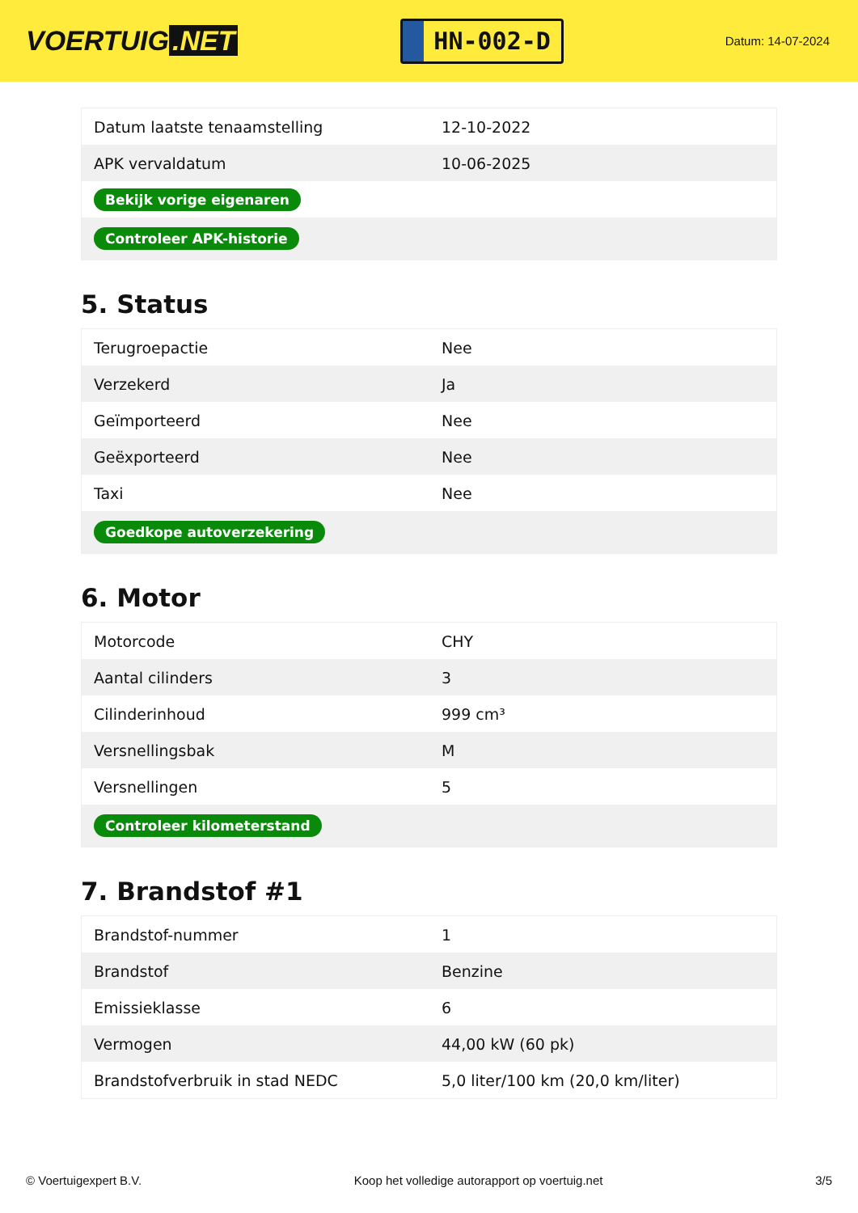VOERTUIG.NET
HN-002-D
Datum: 14-07-2024
| Datum laatste tenaamstelling | 12-10-2022 |
| APK vervaldatum | 10-06-2025 |
| Bekijk vorige eigenaren | |
| Controleer APK-historie | |
5. Status
| Terugroepactie | Nee |
| Verzekerd | Ja |
| Geïmporteerd | Nee |
| Geëxporteerd | Nee |
| Taxi | Nee |
| Goedkope autoverzekering | |
6. Motor
| Motorcode | CHY |
| Aantal cilinders | 3 |
| Cilinderinhoud | 999 cm³ |
| Versnellingsbak | M |
| Versnellingen | 5 |
| Controleer kilometerstand | |
7. Brandstof #1
| Brandstof-nummer | 1 |
| Brandstof | Benzine |
| Emissieklasse | 6 |
| Vermogen | 44,00 kW (60 pk) |
| Brandstofverbruik in stad NEDC | 5,0 liter/100 km (20,0 km/liter) |
© Voertuigexpert B.V. Koop het volledige autorapport op voertuig.net 3/5